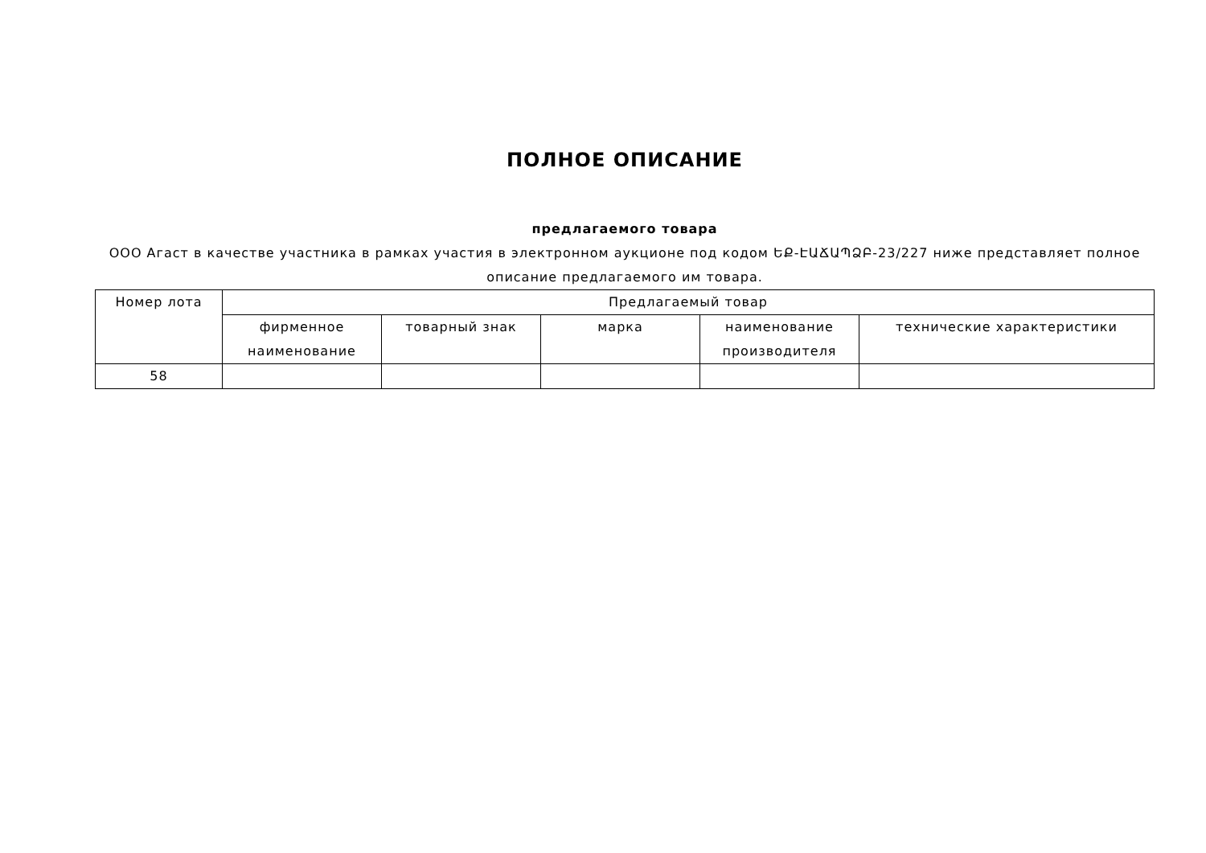ПОЛНОЕ ОПИСАНИЕ
предлагаемого товара
ООО Агаст в качестве участника в рамках участия в электронном аукционе под кодом ԵՔ-ԷԱՃԱՊՁԲ-23/227 ниже представляет полное описание предлагаемого им товара.
| Номер лота | Предлагаемый товар | | | | |
| --- | --- | --- | --- | --- | --- |
| | фирменное наименование | товарный знак | марка | наименование производителя | технические характеристики |
| 58 | | | | | |